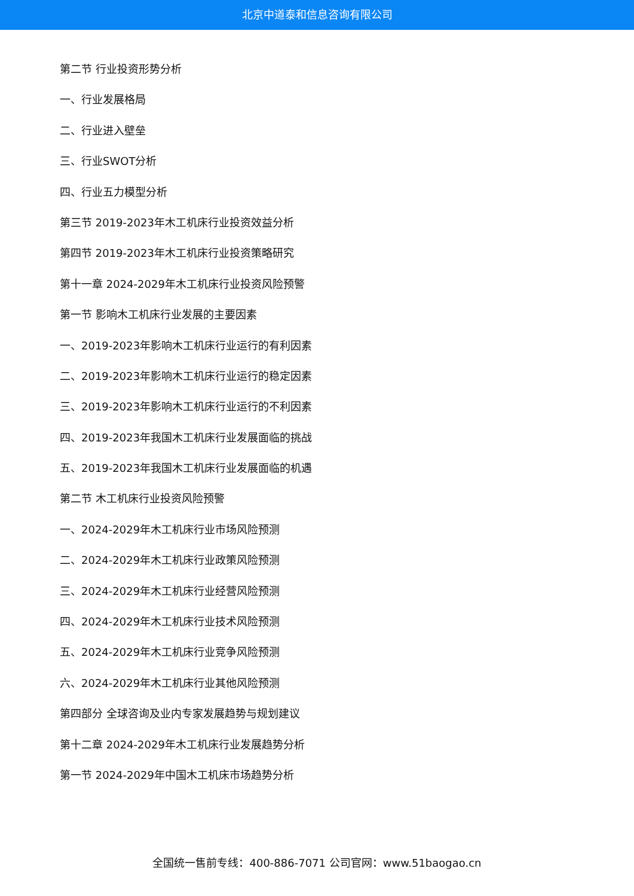北京中道泰和信息咨询有限公司
第二节 行业投资形势分析
一、行业发展格局
二、行业进入壁垒
三、行业SWOT分析
四、行业五力模型分析
第三节 2019-2023年木工机床行业投资效益分析
第四节 2019-2023年木工机床行业投资策略研究
第十一章 2024-2029年木工机床行业投资风险预警
第一节 影响木工机床行业发展的主要因素
一、2019-2023年影响木工机床行业运行的有利因素
二、2019-2023年影响木工机床行业运行的稳定因素
三、2019-2023年影响木工机床行业运行的不利因素
四、2019-2023年我国木工机床行业发展面临的挑战
五、2019-2023年我国木工机床行业发展面临的机遇
第二节 木工机床行业投资风险预警
一、2024-2029年木工机床行业市场风险预测
二、2024-2029年木工机床行业政策风险预测
三、2024-2029年木工机床行业经营风险预测
四、2024-2029年木工机床行业技术风险预测
五、2024-2029年木工机床行业竞争风险预测
六、2024-2029年木工机床行业其他风险预测
第四部分 全球咨询及业内专家发展趋势与规划建议
第十二章 2024-2029年木工机床行业发展趋势分析
第一节 2024-2029年中国木工机床市场趋势分析
全国统一售前专线：400-886-7071 公司官网：www.51baogao.cn